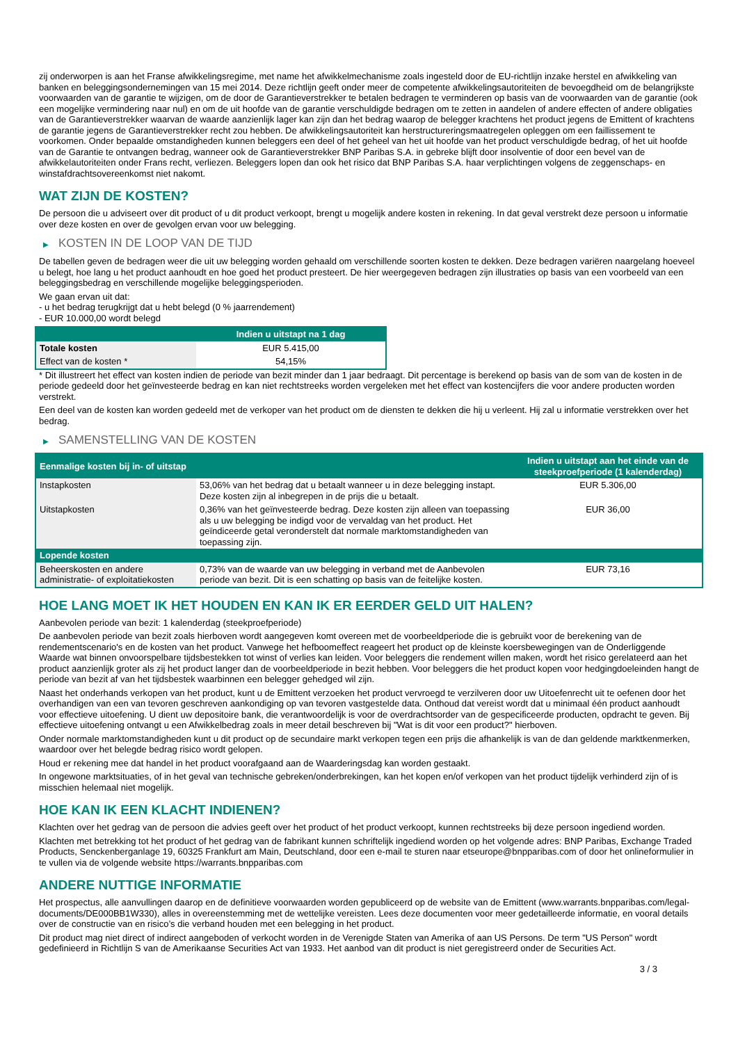zij onderworpen is aan het Franse afwikkelingsregime, met name het afwikkelmechanisme zoals ingesteld door de EU-richtlijn inzake herstel en afwikkeling van banken en beleggingsondernemingen van 15 mei 2014. Deze richtlijn geeft onder meer de competente afwikkelingsautoriteiten de bevoegdheid om de belangrijkste voorwaarden van de garantie te wijzigen, om de door de Garantieverstrekker te betalen bedragen te verminderen op basis van de voorwaarden van de garantie (ook een mogelijke vermindering naar nul) en om de uit hoofde van de garantie verschuldigde bedragen om te zetten in aandelen of andere effecten of andere obligaties van de Garantieverstrekker waarvan de waarde aanzienlijk lager kan zijn dan het bedrag waarop de belegger krachtens het product jegens de Emittent of krachtens de garantie jegens de Garantieverstrekker recht zou hebben. De afwikkelingsautoriteit kan herstructureringsmaatregelen opleggen om een faillissement te voorkomen. Onder bepaalde omstandigheden kunnen beleggers een deel of het geheel van het uit hoofde van het product verschuldigde bedrag, of het uit hoofde van de Garantie te ontvangen bedrag, wanneer ook de Garantieverstrekker BNP Paribas S.A. in gebreke blijft door insolventie of door een bevel van de afwikkelautoriteiten onder Frans recht, verliezen. Beleggers lopen dan ook het risico dat BNP Paribas S.A. haar verplichtingen volgens de zeggenschaps- en winstafdrachtsovereenkomst niet nakomt.
WAT ZIJN DE KOSTEN?
De persoon die u adviseert over dit product of u dit product verkoopt, brengt u mogelijk andere kosten in rekening. In dat geval verstrekt deze persoon u informatie over deze kosten en over de gevolgen ervan voor uw belegging.
▶ KOSTEN IN DE LOOP VAN DE TIJD
De tabellen geven de bedragen weer die uit uw belegging worden gehaald om verschillende soorten kosten te dekken. Deze bedragen variëren naargelang hoeveel u belegt, hoe lang u het product aanhoudt en hoe goed het product presteert. De hier weergegeven bedragen zijn illustraties op basis van een voorbeeld van een beleggingsbedrag en verschillende mogelijke beleggingsperioden.
We gaan ervan uit dat:
- u het bedrag terugkrijgt dat u hebt belegd (0 % jaarrendement)
- EUR 10.000,00 wordt belegd
| | Indien u uitstapt na 1 dag |
| --- | --- |
| Totale kosten | EUR 5.415,00 |
| Effect van de kosten * | 54,15% |
* Dit illustreert het effect van kosten indien de periode van bezit minder dan 1 jaar bedraagt. Dit percentage is berekend op basis van de som van de kosten in de periode gedeeld door het geïnvesteerde bedrag en kan niet rechtstreeks worden vergeleken met het effect van kostencijfers die voor andere producten worden verstrekt.
Een deel van de kosten kan worden gedeeld met de verkoper van het product om de diensten te dekken die hij u verleent. Hij zal u informatie verstrekken over het bedrag.
▶ SAMENSTELLING VAN DE KOSTEN
| Eenmalige kosten bij in- of uitstap | | Indien u uitstapt aan het einde van de steekproefperiode (1 kalenderdag) |
| --- | --- | --- |
| Instapkosten | 53,06% van het bedrag dat u betaalt wanneer u in deze belegging instapt. Deze kosten zijn al inbegrepen in de prijs die u betaalt. | EUR 5.306,00 |
| Uitstapkosten | 0,36% van het geïnvesteerde bedrag. Deze kosten zijn alleen van toepassing als u uw belegging be indigd voor de vervaldag van het product. Het geïndiceerde getal veronderstelt dat normale marktomstandigheden van toepassing zijn. | EUR 36,00 |
| Lopende kosten | | |
| Beheerskosten en andere administratie- of exploitatiekosten | 0,73% van de waarde van uw belegging in verband met de Aanbevolen periode van bezit. Dit is een schatting op basis van de feitelijke kosten. | EUR 73,16 |
HOE LANG MOET IK HET HOUDEN EN KAN IK ER EERDER GELD UIT HALEN?
Aanbevolen periode van bezit: 1 kalenderdag (steekproefperiode)
De aanbevolen periode van bezit zoals hierboven wordt aangegeven komt overeen met de voorbeeldperiode die is gebruikt voor de berekening van de rendementscenario's en de kosten van het product. Vanwege het hefboomeffect reageert het product op de kleinste koersbewegingen van de Onderliggende Waarde wat binnen onvoorspelbare tijdsbestekken tot winst of verlies kan leiden. Voor beleggers die rendement willen maken, wordt het risico gerelateerd aan het product aanzienlijk groter als zij het product langer dan de voorbeeldperiode in bezit hebben. Voor beleggers die het product kopen voor hedgingdoeleinden hangt de periode van bezit af van het tijdsbestek waarbinnen een belegger gehedged wil zijn.
Naast het onderhands verkopen van het product, kunt u de Emittent verzoeken het product vervroegd te verzilveren door uw Uitoefenrecht uit te oefenen door het overhandigen van een van tevoren geschreven aankondiging op van tevoren vastgestelde data. Onthoud dat vereist wordt dat u minimaal één product aanhoudt voor effectieve uitoefening. U dient uw depositoire bank, die verantwoordelijk is voor de overdrachtsorder van de gespecificeerde producten, opdracht te geven. Bij effectieve uitoefening ontvangt u een Afwikkelbedrag zoals in meer detail beschreven bij "Wat is dit voor een product?" hierboven.
Onder normale marktomstandigheden kunt u dit product op de secundaire markt verkopen tegen een prijs die afhankelijk is van de dan geldende marktkenmerken, waardoor over het belegde bedrag risico wordt gelopen.
Houd er rekening mee dat handel in het product voorafgaand aan de Waarderingsdag kan worden gestaakt.
In ongewone marktsituaties, of in het geval van technische gebreken/onderbrekingen, kan het kopen en/of verkopen van het product tijdelijk verhinderd zijn of is misschien helemaal niet mogelijk.
HOE KAN IK EEN KLACHT INDIENEN?
Klachten over het gedrag van de persoon die advies geeft over het product of het product verkoopt, kunnen rechtstreeks bij deze persoon ingediend worden.
Klachten met betrekking tot het product of het gedrag van de fabrikant kunnen schriftelijk ingediend worden op het volgende adres: BNP Paribas, Exchange Traded Products, Senckenberganlage 19, 60325 Frankfurt am Main, Deutschland, door een e-mail te sturen naar etseurope@bnpparibas.com of door het onlineformulier in te vullen via de volgende website https://warrants.bnpparibas.com
ANDERE NUTTIGE INFORMATIE
Het prospectus, alle aanvullingen daarop en de definitieve voorwaarden worden gepubliceerd op de website van de Emittent (www.warrants.bnpparibas.com/legal-documents/DE000BB1W330), alles in overeenstemming met de wettelijke vereisten. Lees deze documenten voor meer gedetailleerde informatie, en vooral details over de constructie van en risico’s die verband houden met een belegging in het product.
Dit product mag niet direct of indirect aangeboden of verkocht worden in de Verenigde Staten van Amerika of aan US Persons. De term "US Person" wordt gedefinieerd in Richtlijn S van de Amerikaanse Securities Act van 1933. Het aanbod van dit product is niet geregistreerd onder de Securities Act.
3 / 3